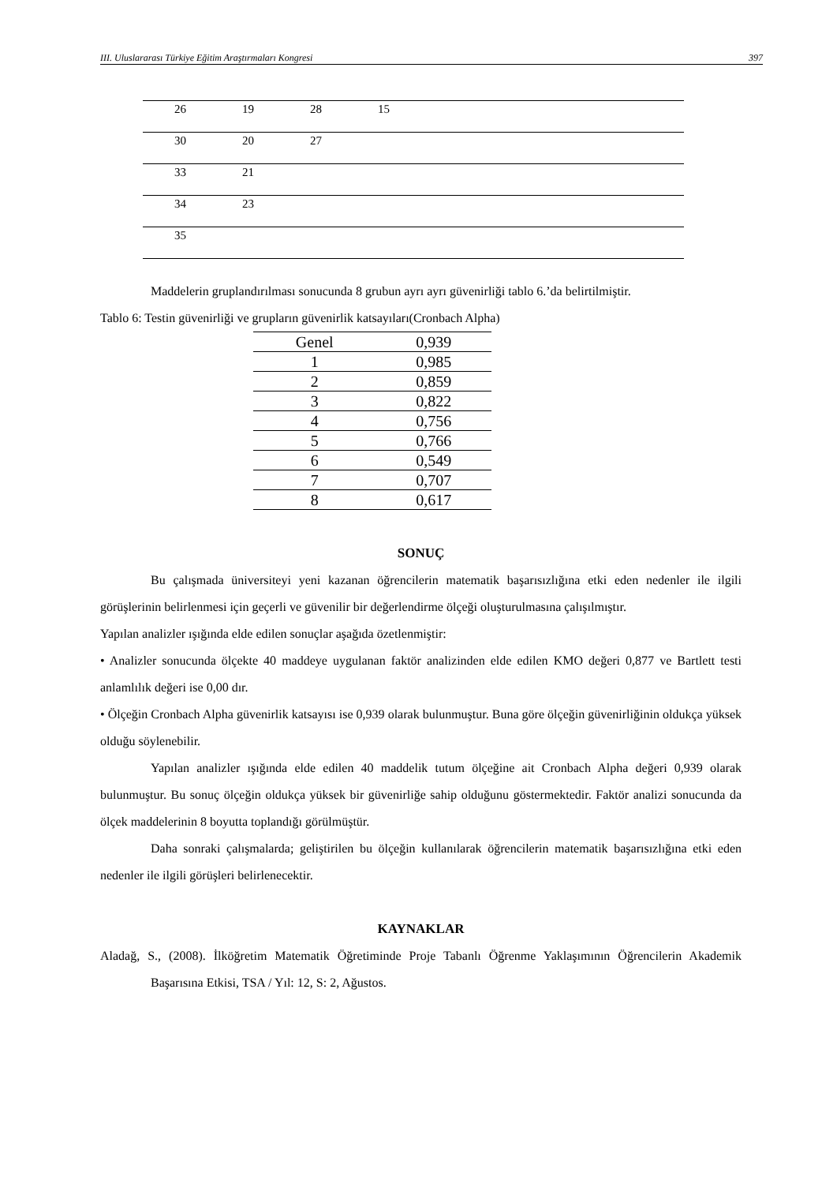III. Uluslararası Türkiye Eğitim Araştırmaları Kongresi 397
| | 26 | 19 | 28 | 15 |
| | 30 | 20 | 27 | |
| | 33 | 21 | | |
| | 34 | 23 | | |
| | 35 | | | |
Maddelerin gruplandırılması sonucunda 8 grubun ayrı ayrı güvenirliği tablo 6.’da belirtilmiştir.
Tablo 6: Testin güvenirliği ve grupların güvenirlik katsayıları(Cronbach Alpha)
| Genel | 0,939 |
| 1 | 0,985 |
| 2 | 0,859 |
| 3 | 0,822 |
| 4 | 0,756 |
| 5 | 0,766 |
| 6 | 0,549 |
| 7 | 0,707 |
| 8 | 0,617 |
SONUÇ
Bu çalışmada üniversiteyi yeni kazanan öğrencilerin matematik başarısızlığına etki eden nedenler ile ilgili görüşlerinin belirlenmesi için geçerli ve güvenilir bir değerlendirme ölçeği oluşturulmasına çalışılmıştır.
Yapılan analizler ışığında elde edilen sonuçlar aşağıda özetlenmiştir:
• Analizler sonucunda ölçekte 40 maddeye uygulanan faktör analizinden elde edilen KMO değeri 0,877 ve Bartlett testi anlamlılık değeri ise 0,00 dır.
• Ölçeğin Cronbach Alpha güvenirlik katsayısı ise 0,939 olarak bulunmuştur. Buna göre ölçeğin güvenirliğinin oldukça yüksek olduğu söylenebilir.
Yapılan analizler ışığında elde edilen 40 maddelik tutum ölçeğine ait Cronbach Alpha değeri 0,939 olarak bulunmuştur. Bu sonuç ölçeğin oldukça yüksek bir güvenirliğe sahip olduğunu göstermektedir. Faktör analizi sonucunda da ölçek maddelerinin 8 boyutta toplandığı görülmüştür.
Daha sonraki çalışmalarda; geliştirilen bu ölçeğin kullanılarak öğrencilerin matematik başarısızlığına etki eden nedenler ile ilgili görüşleri belirlenecektir.
KAYNAKLAR
Aladağ, S., (2008). İlköğretim Matematik Öğretiminde Proje Tabanlı Öğrenme Yaklaşımının Öğrencilerin Akademik Başarısına Etkisi, TSA / Yıl: 12, S: 2, Ağustos.